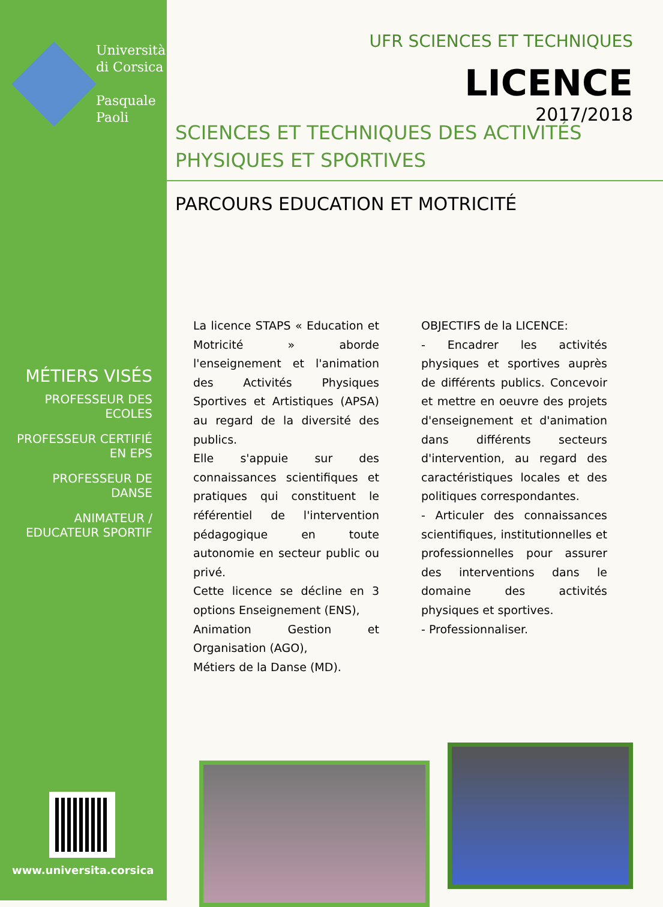Università
di Corsica
Pasquale
Paoli
MÉTIERS VISÉS
PROFESSEUR DES ECOLES
PROFESSEUR CERTIFIÉ EN EPS
PROFESSEUR DE DANSE
ANIMATEUR / EDUCATEUR SPORTIF
www.universita.corsica
UFR SCIENCES ET TECHNIQUES
LICENCE
2017/2018
SCIENCES ET TECHNIQUES DES ACTIVITÉS
PHYSIQUES ET SPORTIVES
PARCOURS EDUCATION ET MOTRICITÉ
La licence STAPS « Education et Motricité » aborde l'enseignement et l'animation des Activités Physiques Sportives et Artistiques (APSA) au regard de la diversité des publics.
Elle s'appuie sur des connaissances scientifiques et pratiques qui constituent le référentiel de l'intervention pédagogique en toute autonomie en secteur public ou privé.
Cette licence se décline en 3 options Enseignement (ENS),
Animation Gestion et Organisation (AGO),
Métiers de la Danse (MD).
OBJECTIFS de la LICENCE:
- Encadrer les activités physiques et sportives auprès de différents publics. Concevoir et mettre en oeuvre des projets d'enseignement et d'animation dans différents secteurs d'intervention, au regard des caractéristiques locales et des politiques correspondantes.
- Articuler des connaissances scientifiques, institutionnelles et professionnelles pour assurer des interventions dans le domaine des activités physiques et sportives.
- Professionnaliser.